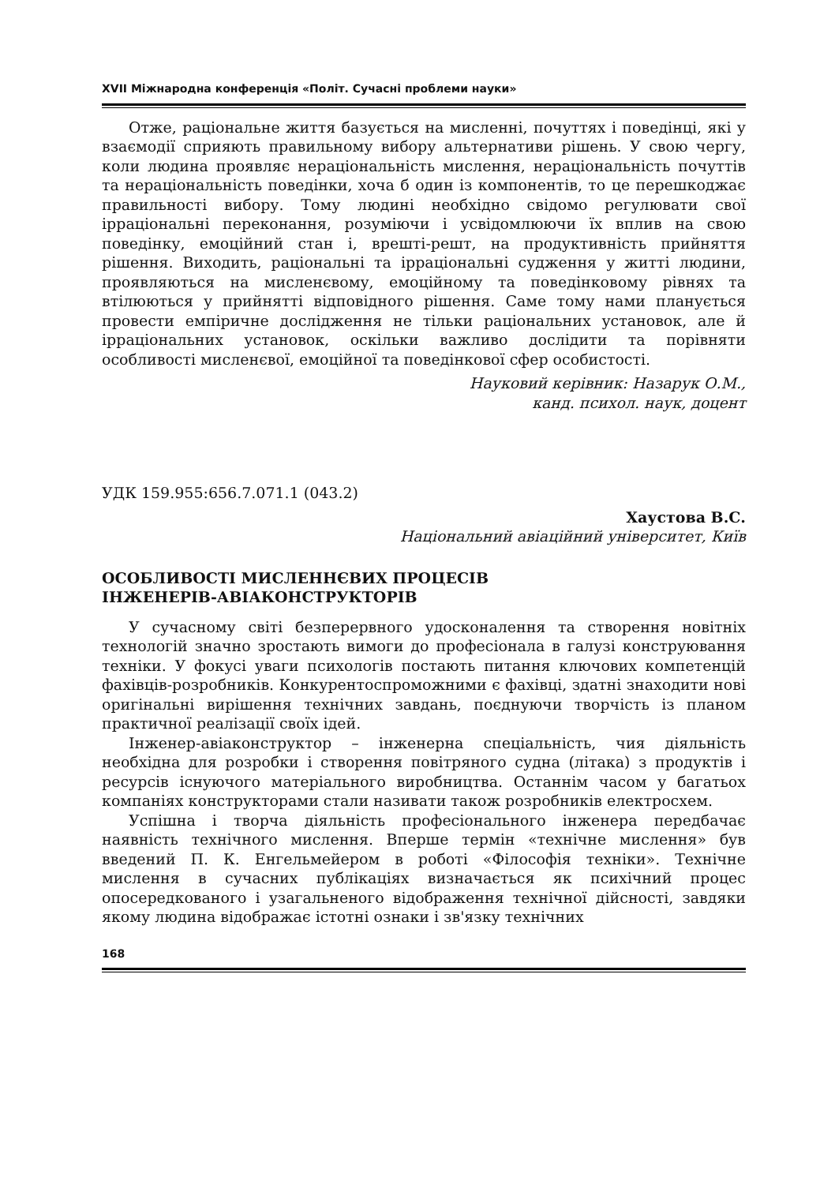XVII Міжнародна конференція «Політ. Сучасні проблеми науки»
Отже, раціональне життя базується на мисленні, почуттях і поведінці, які у взаємодії сприяють правильному вибору альтернативи рішень. У свою чергу, коли людина проявляє нераціональність мислення, нераціональність почуттів та нераціональність поведінки, хоча б один із компонентів, то це перешкоджає правильності вибору. Тому людині необхідно свідомо регулювати свої ірраціональні переконання, розуміючи і усвідомлюючи їх вплив на свою поведінку, емоційний стан і, врешті-решт, на продуктивність прийняття рішення. Виходить, раціональні та ірраціональні судження у житті людини, проявляються на мисленєвому, емоційному та поведінковому рівнях та втілюються у прийнятті відповідного рішення. Саме тому нами планується провести емпіричне дослідження не тільки раціональних установок, але й ірраціональних установок, оскільки важливо дослідити та порівняти особливості мисленєвої, емоційної та поведінкової сфер особистості.
Науковий керівник: Назарук О.М.,
канд. психол. наук, доцент
УДК 159.955:656.7.071.1 (043.2)
Хаустова В.С.
Національний авіаційний університет, Київ
ОСОБЛИВОСТІ МИСЛЕННЄВИХ ПРОЦЕСІВ
ІНЖЕНЕРІВ-АВІАКОНСТРУКТОРІВ
У сучасному світі безперервного удосконалення та створення новітніх технологій значно зростають вимоги до професіонала в галузі конструювання техніки. У фокусі уваги психологів постають питання ключових компетенцій фахівців-розробників. Конкурентоспроможними є фахівці, здатні знаходити нові оригінальні вирішення технічних завдань, поєднуючи творчість із планом практичної реалізації своїх ідей.
Інженер-авіаконструктор – інженерна спеціальність, чия діяльність необхідна для розробки і створення повітряного судна (літака) з продуктів і ресурсів існуючого матеріального виробництва. Останнім часом у багатьох компаніях конструкторами стали називати також розробників електросхем.
Успішна і творча діяльність професіонального інженера передбачає наявність технічного мислення. Вперше термін «технічне мислення» був введений П. К. Енгельмейером в роботі «Філософія техніки». Технічне мислення в сучасних публікаціях визначається як психічний процес опосередкованого і узагальненого відображення технічної дійсності, завдяки якому людина відображає істотні ознаки і зв'язку технічних
168